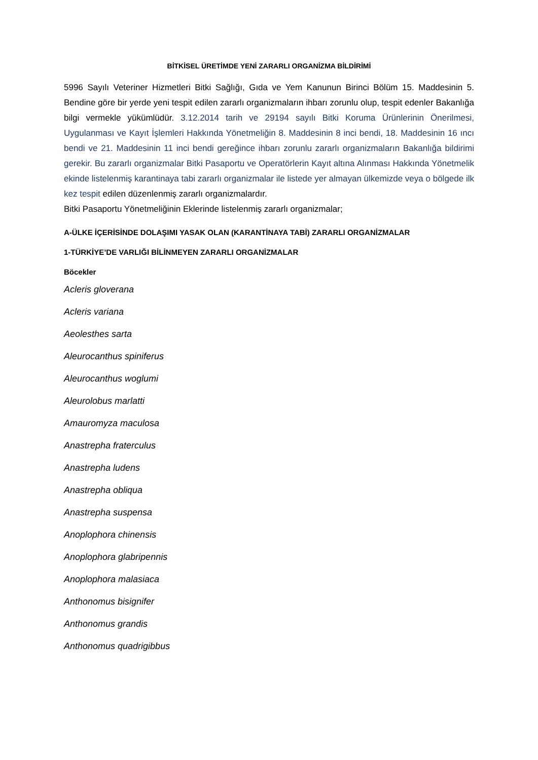BİTKİSEL ÜRETİMDE YENİ ZARARLI ORGANİZMA BİLDİRİMİ
5996 Sayılı Veteriner Hizmetleri Bitki Sağlığı, Gıda ve Yem Kanunun Birinci Bölüm 15. Maddesinin 5. Bendine göre bir yerde yeni tespit edilen zararlı organizmaların ihbarı zorunlu olup, tespit edenler Bakanlığa bilgi vermekle yükümlüdür. 3.12.2014 tarih ve 29194 sayılı Bitki Koruma Ürünlerinin Önerilmesi, Uygulanması ve Kayıt İşlemleri Hakkında Yönetmeliğin 8. Maddesinin 8 inci bendi, 18. Maddesinin 16 ıncı bendi ve 21. Maddesinin 11 inci bendi gereğince ihbarı zorunlu zararlı organizmaların Bakanlığa bildirimi gerekir. Bu zararlı organizmalar Bitki Pasaportu ve Operatörlerin Kayıt altına Alınması Hakkında Yönetmelik ekinde listelenmiş karantinaya tabi zararlı organizmalar ile listede yer almayan ülkemizde veya o bölgede ilk kez tespit edilen düzenlenmiş zararlı organizmalardır.
Bitki Pasaportu Yönetmeliğinin Eklerinde listelenmiş zararlı organizmalar;
A-ÜLKE İÇERİSİNDE DOLAŞIMI YASAK OLAN (KARANTİNAYA TABİ) ZARARLI ORGANİZMALAR
1-TÜRKİYE’DE VARLIĞI BİLİNMEYEN ZARARLI ORGANİZMALAR
Böcekler
Acleris gloverana
Acleris variana
Aeolesthes sarta
Aleurocanthus spiniferus
Aleurocanthus woglumi
Aleurolobus marlatti
Amauromyza maculosa
Anastrepha fraterculus
Anastrepha ludens
Anastrepha obliqua
Anastrepha suspensa
Anoplophora chinensis
Anoplophora glabripennis
Anoplophora malasiaca
Anthonomus bisignifer
Anthonomus grandis
Anthonomus quadrigibbus